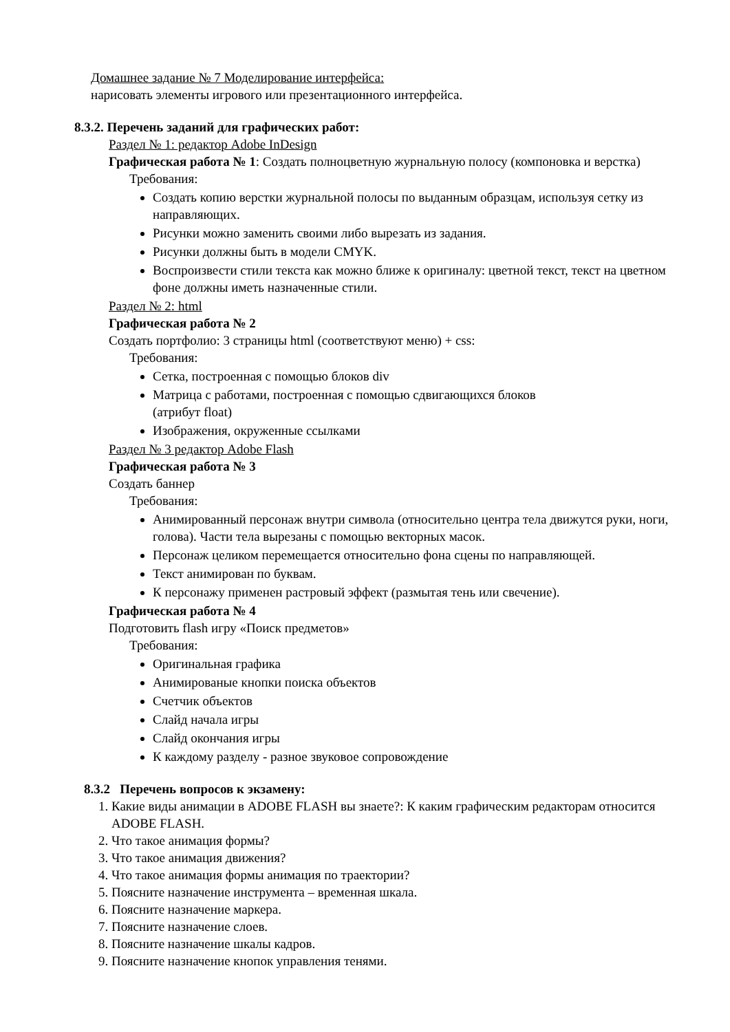Домашнее задание № 7 Моделирование интерфейса:
нарисовать элементы игрового или презентационного интерфейса.
8.3.2. Перечень заданий для графических работ:
Раздел № 1: редактор Adobe InDesign
Графическая работа № 1: Создать полноцветную журнальную полосу (компоновка и верстка)
Требования:
Создать копию верстки журнальной полосы по выданным образцам, используя сетку из направляющих.
Рисунки можно заменить своими либо вырезать из задания.
Рисунки должны быть в модели CMYK.
Воспроизвести стили текста как можно ближе к оригиналу: цветной текст, текст на цветном фоне должны иметь назначенные стили.
Раздел № 2: html
Графическая работа № 2
Создать портфолио: 3 страницы html (соответствуют меню) + css:
Требования:
Сетка, построенная с помощью блоков div
Матрица с работами, построенная с помощью сдвигающихся блоков
(атрибут float)
Изображения, окруженные ссылками
Раздел № 3 редактор Adobe Flash
Графическая работа № 3
Создать баннер
Требования:
Анимированный персонаж внутри символа (относительно центра тела движутся руки, ноги, голова). Части тела вырезаны с помощью векторных масок.
Персонаж целиком перемещается относительно фона сцены по направляющей.
Текст анимирован по буквам.
К персонажу применен растровый эффект (размытая тень или свечение).
Графическая работа № 4
Подготовить flash игру «Поиск предметов»
Требования:
Оригинальная графика
Анимированые кнопки поиска объектов
Счетчик объектов
Слайд начала игры
Слайд окончания игры
К каждому разделу - разное звуковое сопровождение
8.3.2 Перечень вопросов к экзамену:
1. Какие виды анимации в ADOBE FLASH вы знаете?: К каким графическим редакторам относится ADOBE FLASH.
2. Что такое анимация формы?
3. Что такое анимация движения?
4. Что такое анимация формы анимация по траектории?
5. Поясните назначение инструмента – временная шкала.
6. Поясните назначение маркера.
7. Поясните назначение слоев.
8. Поясните назначение шкалы кадров.
9. Поясните назначение кнопок управления тенями.